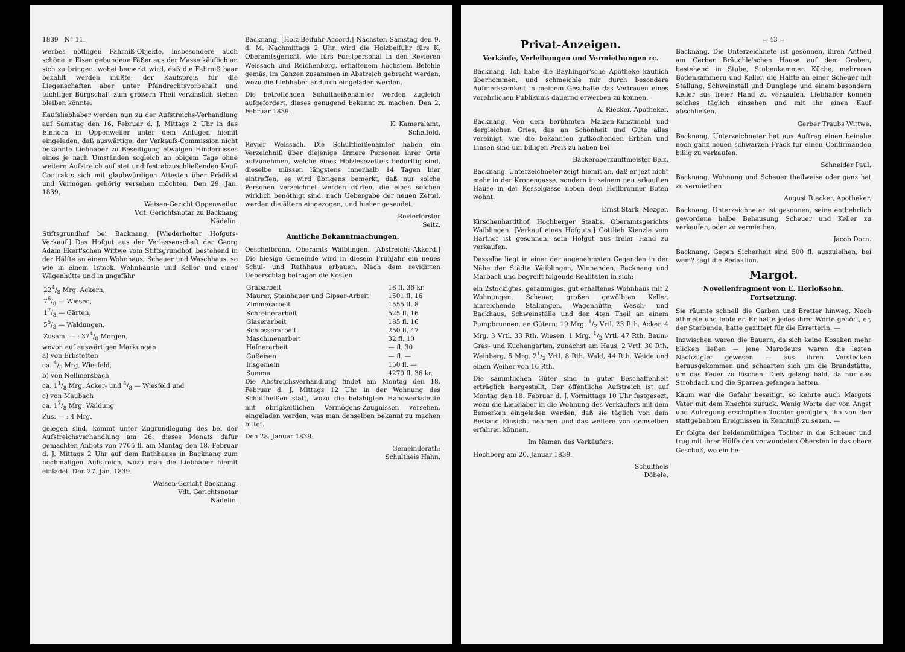1839 N° 11.
werbes nöthigen Fahrniß-Objekte, insbesondere auch schöne in Eisen gebundene Fäßer aus der Masse käuflich an sich zu bringen, wobei bemerkt wird, daß die Fahrniß baar bezahlt werden müßte, der Kaufspreis für die Liegenschaften aber unter Pfandrechtsvorbehalt und tüchtiger Bürgschaft zum größern Theil verzinslich stehen bleiben könnte.
Kaufsliebhaber werden nun zu der Aufstreichs-Verhandlung auf Samstag den 16. Februar d. J. Mittags 2 Uhr in das Einhorn in Oppenweiler unter dem Anfügen hiemit eingeladen, daß auswärtige, der Verkaufs-Commission nicht bekannte Liebhaber zu Beseitigung etwaigen Hindernisses eines je nach Umständen sogleich an obigem Tage ohne weitern Aufstreich auf stet und fest abzuschließenden Kauf-Contrakts sich mit glaubwürdigen Attesten über Prädikat und Vermögen gehörig versehen möchten. Den 29. Jan. 1839.
Waisen-Gericht Oppenweiler.
Vdt. Gerichtsnotar zu Backnang
Nädelin.
Stiftsgrundhof bei Backnang. [Wiederholter Hofguts-Verkauf.] Das Hofgut aus der Verlassenschaft der Georg Adam Ekert'schen Wittwe vom Stiftsgrundhof, bestehend in der Hälfte an einem Wohnhaus, Scheuer und Waschhaus, so wie in einem 1stock. Wohnhäusle und Keller und einer Wägenhütte und in ungefähr
| 224/8 Mrg. Ackern, |
| 76/8 — Wiesen, |
| 17/8 — Gärten, |
| 55/8 — Waldungen. |
| Zusam. — : 374/8 Morgen, |
wovon auf auswärtigen Markungen
a) von Erbstetten
ca. 4/8 Mrg. Wiesfeld,
b) von Nellmersbach
ca. 11/8 Mrg. Acker- und 4/8 — Wiesfeld und
c) von Maubach
ca. 17/8 Mrg. Waldung
Zus. — : 4 Mrg.
gelegen sind, kommt unter Zugrundlegung des bei der Aufstreichsverhandlung am 26. dieses Monats dafür gemachten Anbots von 7705 fl. am Montag den 18. Februar d. J. Mittags 2 Uhr auf dem Rathhause in Backnang zum nochmaligen Aufstreich, wozu man die Liebhaber hiemit einladet. Den 27. Jan. 1839.
Waisen-Gericht Backnang.
Vdt. Gerichtsnotar
Nädelin.
Backnang. [Holz-Beifuhr-Accord.] Nächsten Samstag den 9. d. M. Nachmittags 2 Uhr, wird die Holzbeifuhr fürs K. Oberamtsgericht, wie fürs Forstpersonal in den Revieren Weissach und Reichenberg, erhaltenem höchstem Befehle gemäs, im Ganzen zusammen in Abstreich gebracht werden, wozu die Liebhaber andurch eingeladen werden.
Die betreffenden Schultheißenämter werden zugleich aufgefordert, dieses genugend bekannt zu machen. Den 2. Februar 1839.
K. Kameralamt,
Scheffold.
Revier Weissach. Die Schultheißenämter haben ein Verzeichniß über diejenige ärmere Personen ihrer Orte aufzunehmen, welche eines Holzlesezettels bedürftig sind, dieselbe müssen längstens innerhalb 14 Tagen hier eintreffen, es wird übrigens bemerkt, daß nur solche Personen verzeichnet werden dürfen, die eines solchen wirklich benöthigt sind, nach Uebergabe der neuen Zettel, werden die ältern eingezogen, und hieher gesendet.
Revierförster
Seitz.
Amtliche Bekanntmachungen.
Oeschelbronn, Oberamts Waiblingen. [Abstreichs-Akkord.] Die hiesige Gemeinde wird in diesem Frühjahr ein neues Schul- und Rathhaus erbauen. Nach dem revidirten Ueberschlag betragen die Kosten
| Grabarbeit | 18 fl. 36 kr. |
| Maurer, Steinhauer und Gipser-Arbeit | 1501 fl. 16 |
| Zimmerarbeit | 1555 fl. 8 |
| Schreinerarbeit | 525 fl. 16 |
| Glaserarbeit | 185 fl. 16 |
| Schlosserarbeit | 250 fl. 47 |
| Maschinenarbeit | 32 fl. 10 |
| Hafnerarbeit | — fl. 30 |
| Gußeisen | — fl. — |
| Insgemein | 150 fl. — |
| Summa | 4270 fl. 36 kr. |
Die Abstreichsverhandlung findet am Montag den 18. Februar d. J. Mittags 12 Uhr in der Wohnung des Schultheißen statt, wozu die befähigten Handwerksleute mit obrigkeitlichen Vermögens-Zeugnissen versehen, eingeladen werden, was man denselben bekannt zu machen bittet.
Den 28. Januar 1839.
Gemeinderath:
Schultheis Hahn.
Privat-Anzeigen.
Verkäufe, Verleihungen und Vermiethungen rc.
Backnang. Ich habe die Bayhinger'sche Apotheke käuflich übernommen, und schmeichle mir durch besondere Aufmerksamkeit in meinem Geschäfte das Vertrauen eines verehrlichen Publikums dauernd erwerben zu können.
A. Riecker, Apotheker.
Backnang. Von dem berühmten Malzen-Kunstmehl und dergleichen Gries, das an Schönheit und Güte alles vereinigt, wie die bekannten gutkochenden Erbsen und Linsen sind um billigen Preis zu haben bei
Bäckeroberzunftmeister Belz.
Backnang. Unterzeichneter zeigt hiemit an, daß er jezt nicht mehr in der Kronengasse, sondern in seinem neu erkauften Hause in der Kesselgasse neben dem Heilbronner Boten wohnt.
Ernst Stark, Mezger.
Kirschenhardthof, Hochberger Staabs, Oberamtsgerichts Waiblingen. [Verkauf eines Hofguts.] Gottlieb Kienzle vom Harthof ist gesonnen, sein Hofgut aus freier Hand zu verkaufen.
Dasselbe liegt in einer der angenehmsten Gegenden in der Nähe der Städte Waiblingen, Winnenden, Backnang und Marbach und begreift folgende Realitäten in sich:
ein 2stockigtes, geräumiges, gut erhaltenes Wohnhaus mit 2 Wohnungen, Scheuer, großen gewölbten Keller, hinreichende Stallungen, Wagenhütte, Wasch- und Backhaus, Schweinställe und den 4ten Theil an einem Pumpbrunnen, an Gütern: 19 Mrg. 1/2 Vrtl. 23 Rth. Acker, 4 Mrg. 3 Vrtl. 33 Rth. Wiesen, 1 Mrg. 1/2 Vrtl. 47 Rth. Baum- Gras- und Kuchengarten, zunächst am Haus, 2 Vrtl. 30 Rth. Weinberg, 5 Mrg. 21/2 Vrtl. 8 Rth. Wald, 44 Rth. Waide und einen Weiher von 16 Rth.
Die sämmtlichen Güter sind in guter Beschaffenheit erträglich hergestellt. Der öffentliche Aufstreich ist auf Montag den 18. Februar d. J. Vormittags 10 Uhr festgesezt, wozu die Liebhaber in die Wohnung des Verkäufers mit dem Bemerken eingeladen werden, daß sie täglich von dem Bestand Einsicht nehmen und das weitere von demselben erfahren können.
Im Namen des Verkäufers:
Hochberg am 20. Januar 1839.
Schultheis
Döbele.
= 43 =
Backnang. Die Unterzeichnete ist gesonnen, ihren Antheil am Gerber Bräuchle'schen Hause auf dem Graben, bestehend in Stube, Stubenkammer, Küche, mehreren Bodenkammern und Keller, die Hälfte an einer Scheuer mit Stallung, Schweinstall und Dunglege und einem besondern Keller aus freier Hand zu verkaufen. Liebhaber können solches täglich einsehen und mit ihr einen Kauf abschließen.
Gerber Traubs Wittwe.
Backnang. Unterzeichneter hat aus Auftrag einen beinahe noch ganz neuen schwarzen Frack für einen Confirmanden billig zu verkaufen.
Schneider Paul.
Backnang. Wohnung und Scheuer theilweise oder ganz hat zu vermiethen
August Riecker, Apotheker.
Backnang. Unterzeichneter ist gesonnen, seine entbehrlich gewordene halbe Behausung Scheuer und Keller zu verkaufen, oder zu vermiethen.
Jacob Dorn.
Backnang. Gegen Sicherheit sind 500 fl. auszuleihen, bei wem? sagt die Redaktion.
Margot.
Novellenfragment von E. Herloßsohn.
Fortsetzung.
Sie räumte schnell die Garben und Bretter hinweg. Noch athmete und lebte er. Er hatte jedes ihrer Worte gehört, er, der Sterbende, hatte gezittert für die Erretterin. —
Inzwischen waren die Bauern, da sich keine Kosaken mehr blicken ließen — jene Marodeurs waren die lezten Nachzügler gewesen — aus ihren Verstecken herausgekommen und schaarten sich um die Brandstätte, um das Feuer zu löschen. Dieß gelang bald, da nur das Strohdach und die Sparren gefangen hatten.
Kaum war die Gefahr beseitigt, so kehrte auch Margots Vater mit dem Knechte zurück. Wenig Worte der von Angst und Aufregung erschöpften Tochter genügten, ihn von den stattgehabten Ereignissen in Kenntniß zu sezen. —
Er folgte der heldenmüthigen Tochter in die Scheuer und trug mit ihrer Hülfe den verwundeten Obersten in das obere Geschoß, wo ein be-